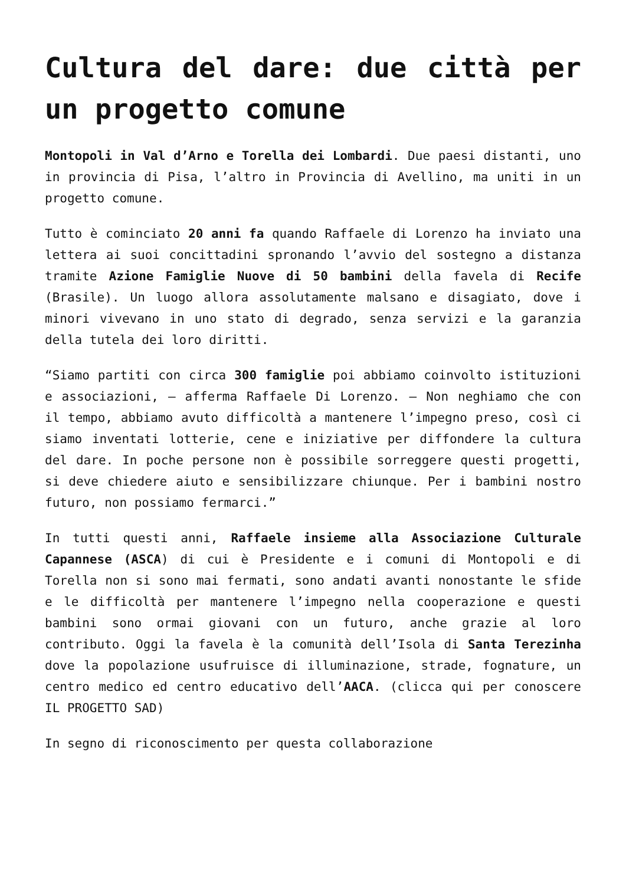Cultura del dare: due città per un progetto comune
Montopoli in Val d’Arno e Torella dei Lombardi. Due paesi distanti, uno in provincia di Pisa, l’altro in Provincia di Avellino, ma uniti in un progetto comune.
Tutto è cominciato 20 anni fa quando Raffaele di Lorenzo ha inviato una lettera ai suoi concittadini spronando l’avvio del sostegno a distanza tramite Azione Famiglie Nuove di 50 bambini della favela di Recife (Brasile). Un luogo allora assolutamente malsano e disagiato, dove i minori vivevano in uno stato di degrado, senza servizi e la garanzia della tutela dei loro diritti.
“Siamo partiti con circa 300 famiglie poi abbiamo coinvolto istituzioni e associazioni, – afferma Raffaele Di Lorenzo. – Non neghiamo che con il tempo, abbiamo avuto difficoltà a mantenere l’impegno preso, così ci siamo inventati lotterie, cene e iniziative per diffondere la cultura del dare. In poche persone non è possibile sorreggere questi progetti, si deve chiedere aiuto e sensibilizzare chiunque. Per i bambini nostro futuro, non possiamo fermarci.”
In tutti questi anni, Raffaele insieme alla Associazione Culturale Capannese (ASCA) di cui è Presidente e i comuni di Montopoli e di Torella non si sono mai fermati, sono andati avanti nonostante le sfide e le difficoltà per mantenere l’impegno nella cooperazione e questi bambini sono ormai giovani con un futuro, anche grazie al loro contributo. Oggi la favela è la comunità dell’Isola di Santa Terezinha dove la popolazione usufruisce di illuminazione, strade, fognature, un centro medico ed centro educativo dell’AACA. (clicca qui per conoscere IL PROGETTO SAD)
In segno di riconoscimento per questa collaborazione